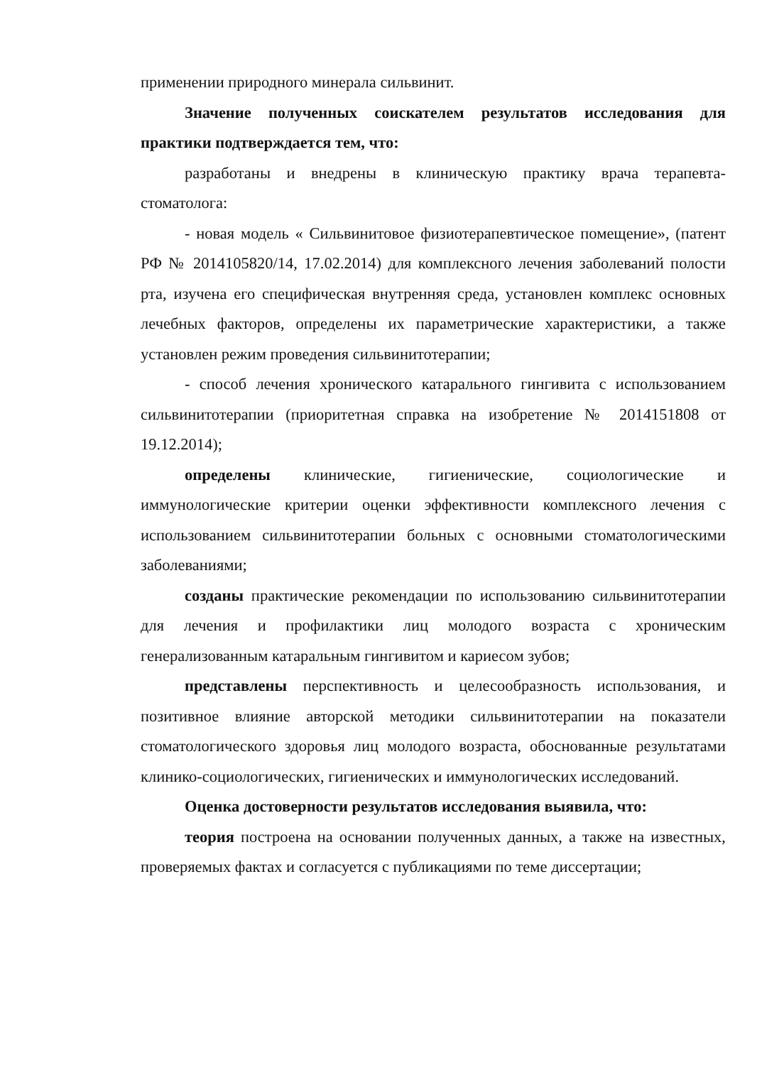применении природного минерала сильвинит.
Значение полученных соискателем результатов исследования для практики подтверждается тем, что:
разработаны и внедрены в клиническую практику врача терапевта-стоматолога:
- новая модель « Сильвинитовое физиотерапевтическое помещение», (патент РФ № 2014105820/14, 17.02.2014) для комплексного лечения заболеваний полости рта, изучена его специфическая внутренняя среда, установлен комплекс основных лечебных факторов, определены их параметрические характеристики, а также установлен режим проведения сильвинитотерапии;
- способ лечения хронического катарального гингивита с использованием сильвинитотерапии (приоритетная справка на изобретение № 2014151808 от 19.12.2014);
определены клинические, гигиенические, социологические и иммунологические критерии оценки эффективности комплексного лечения с использованием сильвинитотерапии больных с основными стоматологическими заболеваниями;
созданы практические рекомендации по использованию сильвинитотерапии для лечения и профилактики лиц молодого возраста с хроническим генерализованным катаральным гингивитом и кариесом зубов;
представлены перспективность и целесообразность использования, и позитивное влияние авторской методики сильвинитотерапии на показатели стоматологического здоровья лиц молодого возраста, обоснованные результатами клинико-социологических, гигиенических и иммунологических исследований.
Оценка достоверности результатов исследования выявила, что:
теория построена на основании полученных данных, а также на известных, проверяемых фактах и согласуется с публикациями по теме диссертации;